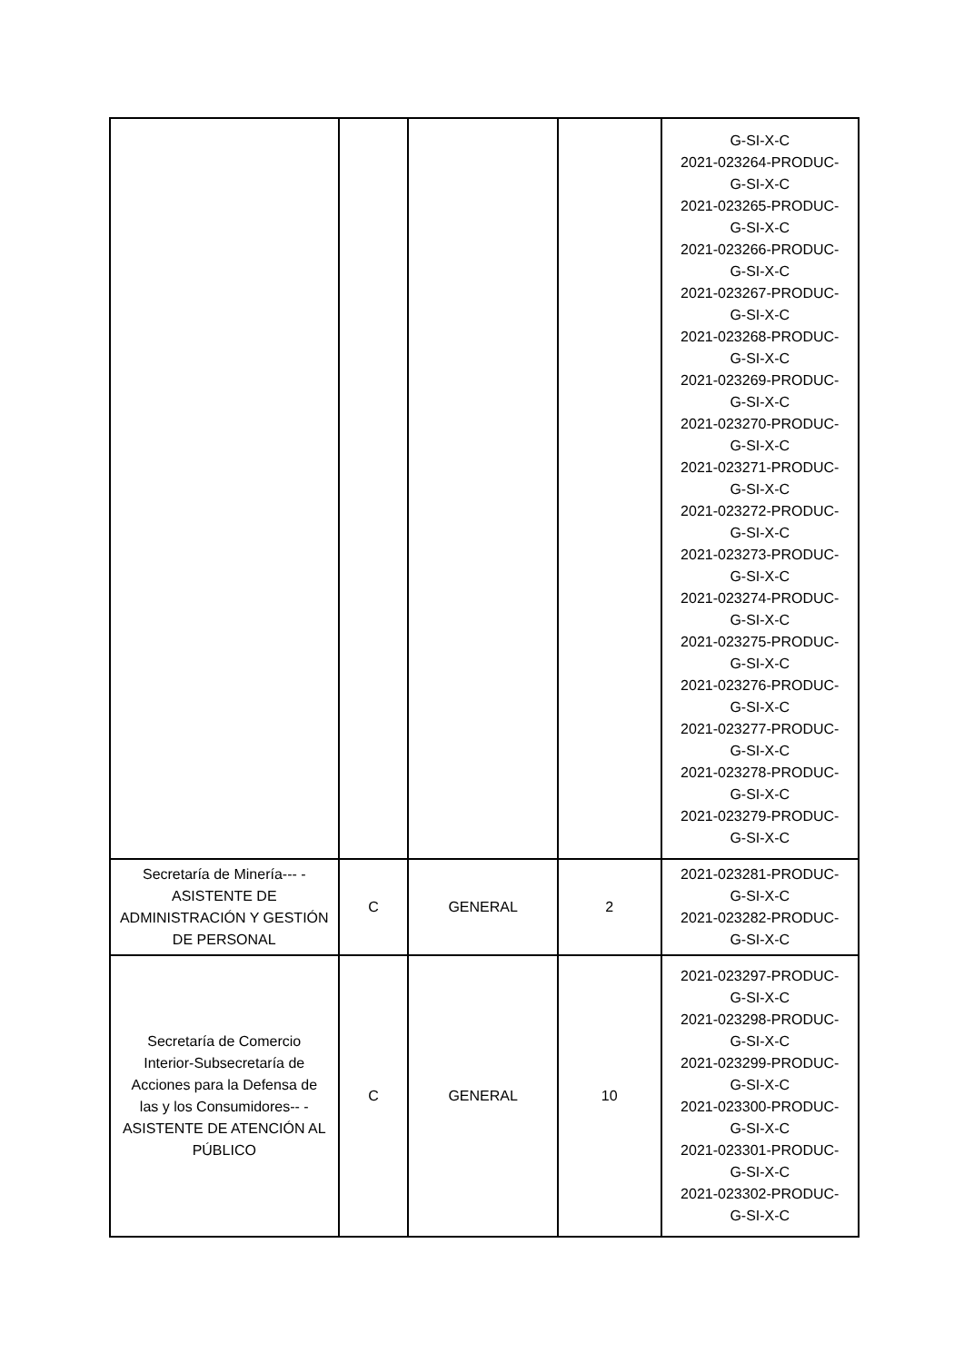| | | | | G-SI-X-C 2021-023264-PRODUC- G-SI-X-C 2021-023265-PRODUC- G-SI-X-C 2021-023266-PRODUC- G-SI-X-C 2021-023267-PRODUC- G-SI-X-C 2021-023268-PRODUC- G-SI-X-C 2021-023269-PRODUC- G-SI-X-C 2021-023270-PRODUC- G-SI-X-C 2021-023271-PRODUC- G-SI-X-C 2021-023272-PRODUC- G-SI-X-C 2021-023273-PRODUC- G-SI-X-C 2021-023274-PRODUC- G-SI-X-C 2021-023275-PRODUC- G-SI-X-C 2021-023276-PRODUC- G-SI-X-C 2021-023277-PRODUC- G-SI-X-C 2021-023278-PRODUC- G-SI-X-C 2021-023279-PRODUC- G-SI-X-C |
| Secretaría de Minería--- - ASISTENTE DE ADMINISTRACIÓN Y GESTIÓN DE PERSONAL | C | GENERAL | 2 | 2021-023281-PRODUC- G-SI-X-C 2021-023282-PRODUC- G-SI-X-C |
| Secretaría de Comercio Interior-Subsecretaría de Acciones para la Defensa de las y los Consumidores-- - ASISTENTE DE ATENCIÓN AL PÚBLICO | C | GENERAL | 10 | 2021-023297-PRODUC- G-SI-X-C 2021-023298-PRODUC- G-SI-X-C 2021-023299-PRODUC- G-SI-X-C 2021-023300-PRODUC- G-SI-X-C 2021-023301-PRODUC- G-SI-X-C 2021-023302-PRODUC- G-SI-X-C |